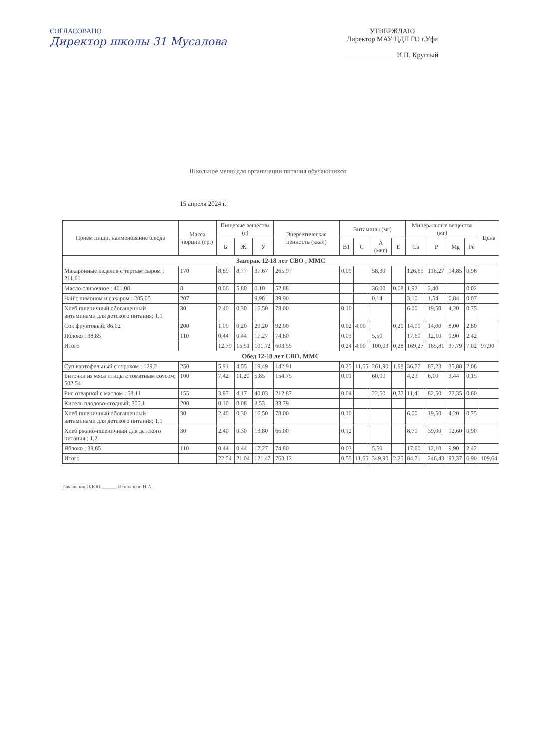СОГЛАСОВАНО
Директор школы 31 Мусалова
УТВЕРЖДАЮ
Директор МАУ ЦДП ГО г.Уфа
______________ И.П. Круглый
Школьное меню для организации питания обучающихся.
15 апреля 2024 г.
| Прием пищи, наименование блюда | Масса порции (гр.) | Пищевые вещества (г) | | | Энергетическая ценность (ккал) | Витамины (мг) | | | | Минеральные вещества (мг) | | | | Цена |
| --- | --- | --- | --- | --- | --- | --- | --- | --- | --- | --- | --- | --- | --- | --- |
| | | Б | Ж | У | | B1 | C | A (мкг) | E | Ca | P | Mg | Fe | |
| Завтрак 12-18 лет СВО , ММС | | | | | | | | | | | | | | |
| Макаронные изделия с тертым сыром ; 211,61 | 170 | 8,89 | 8,77 | 37,67 | 265,97 | 0,09 | | 58,39 | | 126,65 | 116,27 | 14,85 | 0,96 | |
| Масло сливочное ; 401,08 | 8 | 0,06 | 5,80 | 0,10 | 52,88 | | | 36,00 | 0,08 | 1,92 | 2,40 | | 0,02 | |
| Чай с лимоном и сахаром ; 285,05 | 207 | | | 9,98 | 39,90 | | | 0,14 | | 3,10 | 1,54 | 0,84 | 0,07 | |
| Хлеб пшеничный обогащенный витаминами для детского питания; 1,1 | 30 | 2,40 | 0,30 | 16,50 | 78,00 | 0,10 | | | | 6,00 | 19,50 | 4,20 | 0,75 | |
| Сок фруктовый; 86,02 | 200 | 1,00 | 0,20 | 20,20 | 92,00 | 0,02 | 4,00 | | 0,20 | 14,00 | 14,00 | 8,00 | 2,80 | |
| Яблоко ; 38,85 | 110 | 0,44 | 0,44 | 17,27 | 74,80 | 0,03 | | 5,50 | | 17,60 | 12,10 | 9,90 | 2,42 | |
| Итого | | 12,79 | 15,51 | 101,72 | 603,55 | 0,24 | 4,00 | 100,03 | 0,28 | 169,27 | 165,81 | 37,79 | 7,02 | 97,90 |
| Обед 12-18 лет СВО, ММС | | | | | | | | | | | | | | |
| Суп картофельный с горохом ; 129,2 | 250 | 5,91 | 4,55 | 19,49 | 142,91 | 0,25 | 11,65 | 261,90 | 1,98 | 36,77 | 87,23 | 35,88 | 2,08 | |
| Биточки из мяса птицы с томатным соусом; 502,54 | 100 | 7,42 | 11,20 | 5,85 | 154,75 | 0,01 | | 60,00 | | 4,23 | 6,10 | 3,44 | 0,15 | |
| Рис отварной с маслом ; 58,11 | 155 | 3,87 | 4,17 | 40,03 | 212,87 | 0,04 | | 22,50 | 0,27 | 11,41 | 82,50 | 27,35 | 0,60 | |
| Кисель плодово-ягодный; 305,1 | 200 | 0,10 | 0,08 | 8,53 | 33,79 | | | | | | | | | |
| Хлеб пшеничный обогащенный витаминами для детского питания; 1,1 | 30 | 2,40 | 0,30 | 16,50 | 78,00 | 0,10 | | | | 6,00 | 19,50 | 4,20 | 0,75 | |
| Хлеб ржано-пшеничный для детского питания ; 1,2 | 30 | 2,40 | 0,30 | 13,80 | 66,00 | 0,12 | | | | 8,70 | 39,00 | 12,60 | 0,90 | |
| Яблоко ; 38,85 | 110 | 0,44 | 0,44 | 17,27 | 74,80 | 0,03 | | 5,50 | | 17,60 | 12,10 | 9,90 | 2,42 | |
| Итого | | 22,54 | 21,04 | 121,47 | 763,12 | 0,55 | 11,65 | 349,90 | 2,25 | 84,71 | 246,43 | 93,37 | 6,90 | 109,64 |
Начальник ОДОП ______ Исполнено Н.А.